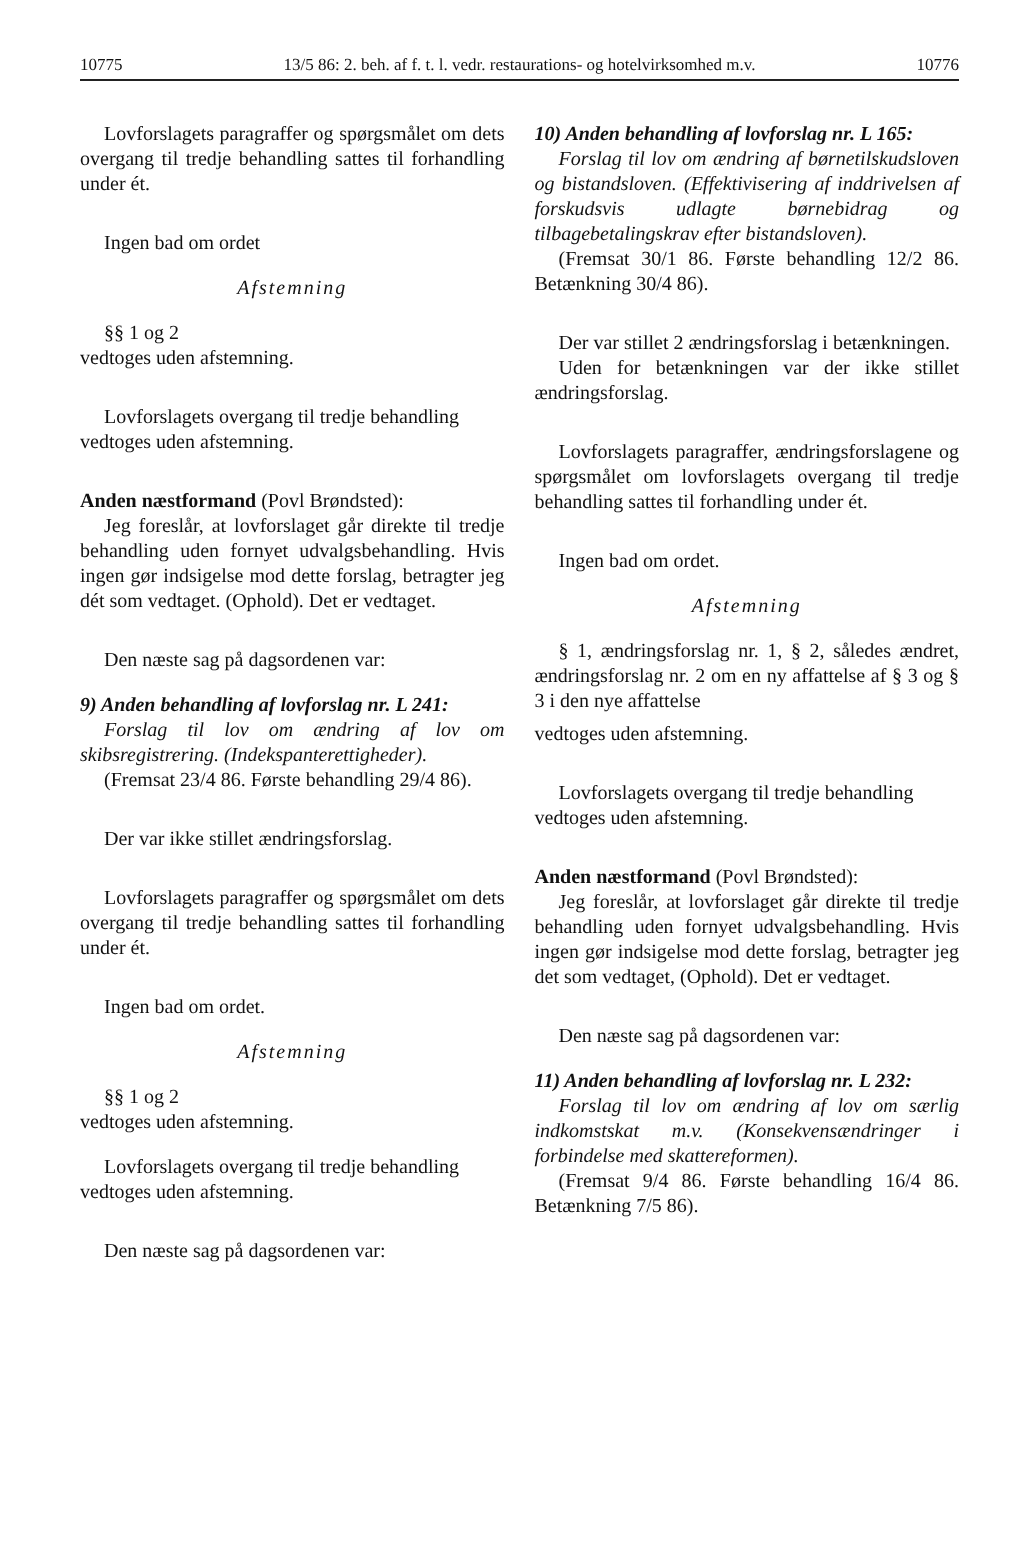10775 13/5 86: 2. beh. af f. t. l. vedr. restaurations- og hotelvirksomhed m.v. 10776
Lovforslagets paragraffer og spørgsmålet om dets overgang til tredje behandling sattes til forhandling under ét.
Ingen bad om ordet
Afstemning
§§ 1 og 2
vedtoges uden afstemning.
Lovforslagets overgang til tredje behandling
vedtoges uden afstemning.
Anden næstformand (Povl Brøndsted):
Jeg foreslår, at lovforslaget går direkte til tredje behandling uden fornyet udvalgsbehandling. Hvis ingen gør indsigelse mod dette forslag, betragter jeg dét som vedtaget. (Ophold). Det er vedtaget.
Den næste sag på dagsordenen var:
9) Anden behandling af lovforslag nr. L 241:
Forslag til lov om ændring af lov om skibsregistrering. (Indekspanterettigheder).
(Fremsat 23/4 86. Første behandling 29/4 86).
Der var ikke stillet ændringsforslag.
Lovforslagets paragraffer og spørgsmålet om dets overgang til tredje behandling sattes til forhandling under ét.
Ingen bad om ordet.
Afstemning
§§ 1 og 2
vedtoges uden afstemning.
Lovforslagets overgang til tredje behandling
vedtoges uden afstemning.
Den næste sag på dagsordenen var:
10) Anden behandling af lovforslag nr. L 165:
Forslag til lov om ændring af børnetilskudsloven og bistandsloven. (Effektivisering af inddrivelsen af forskudsvis udlagte børnebidrag og tilbagebetalingskrav efter bistandsloven).
(Fremsat 30/1 86. Første behandling 12/2 86. Betænkning 30/4 86).
Der var stillet 2 ændringsforslag i betænkningen.
Uden for betænkningen var der ikke stillet ændringsforslag.
Lovforslagets paragraffer, ændringsforslagene og spørgsmålet om lovforslagets overgang til tredje behandling sattes til forhandling under ét.
Ingen bad om ordet.
Afstemning
§ 1, ændringsforslag nr. 1, § 2, således ændret, ændringsforslag nr. 2 om en ny affattelse af § 3 og § 3 i den nye affattelse
vedtoges uden afstemning.
Lovforslagets overgang til tredje behandling
vedtoges uden afstemning.
Anden næstformand (Povl Brøndsted):
Jeg foreslår, at lovforslaget går direkte til tredje behandling uden fornyet udvalgsbehandling. Hvis ingen gør indsigelse mod dette forslag, betragter jeg det som vedtaget, (Ophold). Det er vedtaget.
Den næste sag på dagsordenen var:
11) Anden behandling af lovforslag nr. L 232:
Forslag til lov om ændring af lov om særlig indkomstskat m.v. (Konsekvensændringer i forbindelse med skattereformen).
(Fremsat 9/4 86. Første behandling 16/4 86. Betænkning 7/5 86).